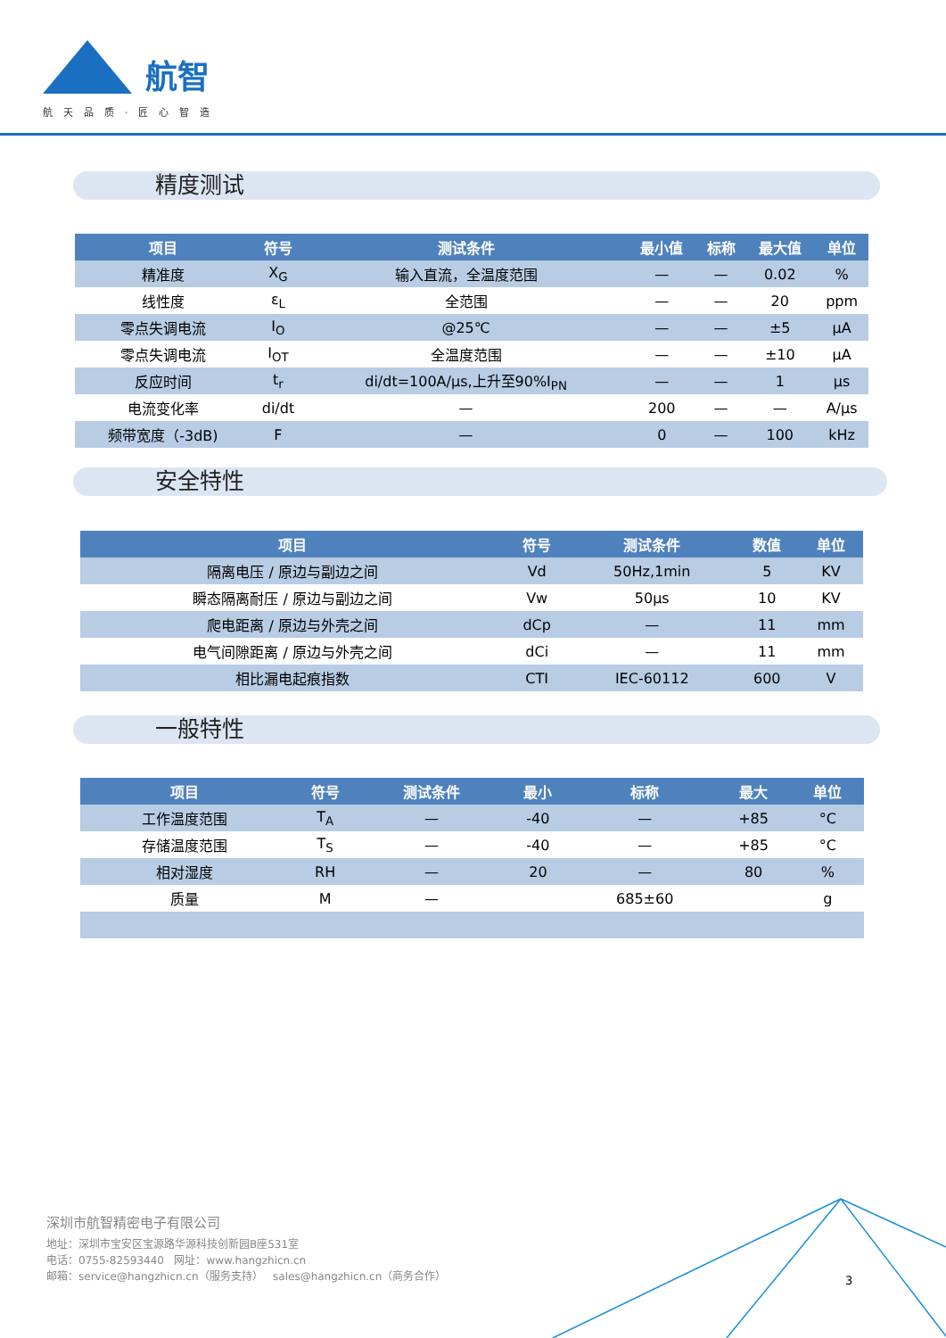航智
航天品质·匠心智造
精度测试
| 项目 | 符号 | 测试条件 | 最小值 | 标称 | 最大值 | 单位 |
| --- | --- | --- | --- | --- | --- | --- |
| 精准度 | X<sub>G</sub> | 输入直流，全温度范围 | — | — | 0.02 | % |
| 线性度 | ε<sub>L</sub> | 全范围 | — | — | 20 | ppm |
| 零点失调电流 | I<sub>O</sub> | @25℃ | — | — | ±5 | μA |
| 零点失调电流 | I<sub>OT</sub> | 全温度范围 | — | — | ±10 | μA |
| 反应时间 | t<sub>r</sub> | di/dt=100A/μs,上升至90%I<sub>PN</sub> | — | — | 1 | μs |
| 电流变化率 | di/dt | — | 200 | — | — | A/μs |
| 频带宽度（-3dB) | F | — | 0 | — | 100 | kHz |
安全特性
| 项目 | 符号 | 测试条件 | 数值 | 单位 |
| --- | --- | --- | --- | --- |
| 隔离电压 / 原边与副边之间 | Vd | 50Hz,1min | 5 | KV |
| 瞬态隔离耐压 / 原边与副边之间 | Vw | 50μs | 10 | KV |
| 爬电距离 / 原边与外壳之间 | dCp | — | 11 | mm |
| 电气间隙距离 / 原边与外壳之间 | dCi | — | 11 | mm |
| 相比漏电起痕指数 | CTI | IEC-60112 | 600 | V |
一般特性
| 项目 | 符号 | 测试条件 | 最小 | 标称 | 最大 | 单位 |
| --- | --- | --- | --- | --- | --- | --- |
| 工作温度范围 | T<sub>A</sub> | — | -40 | — | +85 | °C |
| 存储温度范围 | T<sub>S</sub> | — | -40 | — | +85 | °C |
| 相对湿度 | RH | — | 20 | — | 80 | % |
| 质量 | M | — | | 685±60 | | g |
深圳市航智精密电子有限公司
地址：深圳市宝安区宝源路华源科技创新园B座531室
电话：0755-82593440 网址：www.hangzhicn.cn
邮箱：service@hangzhicn.cn（服务支持） sales@hangzhicn.cn（商务合作）
3